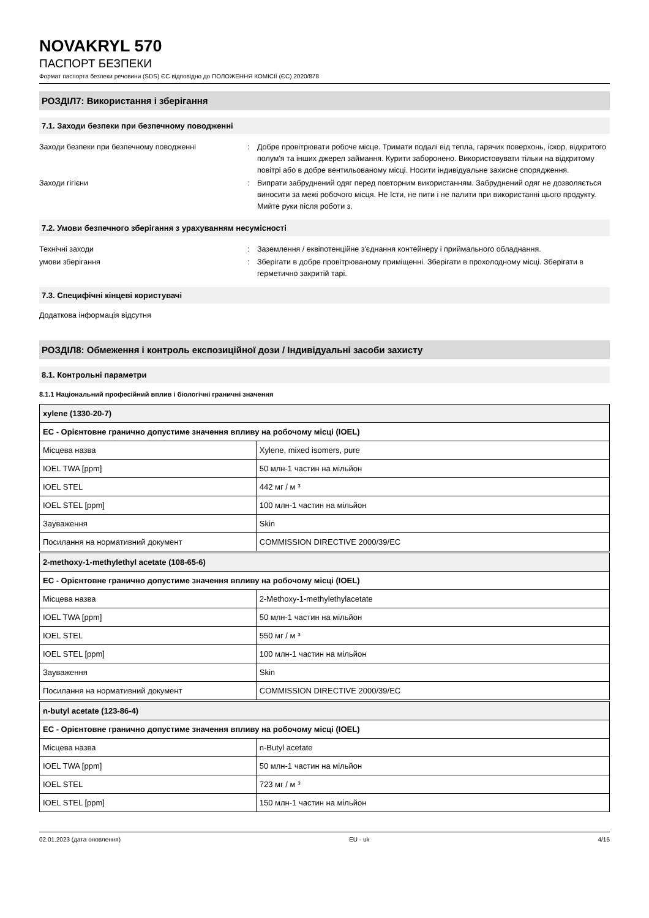NOVAKRYL 570
ПАСПОРТ БЕЗПЕКИ
Формат паспорта безпеки речовини (SDS) ЄС відповідно до ПОЛОЖЕННЯ КОМІСІЇ (ЄС) 2020/878
РОЗДІЛ7: Використання і зберігання
7.1. Заходи безпеки при безпечному поводженні
Заходи безпеки при безпечному поводженні : Добре провітрювати робоче місце. Тримати подалі від тепла, гарячих поверхонь, іскор, відкритого полум'я та інших джерел займання. Курити заборонено. Використовувати тільки на відкритому повітрі або в добре вентильованому місці. Носити індивідуальне захисне спорядження.
Заходи гігієни : Випрати забруднений одяг перед повторним використанням. Забруднений одяг не дозволяється виносити за межі робочого місця. Не їсти, не пити і не палити при використанні цього продукту. Мийте руки після роботи з.
7.2. Умови безпечного зберігання з урахуванням несумісності
Технічні заходи : Заземлення / еквіпотенційне з'єднання контейнеру і приймального обладнання.
умови зберігання : Зберігати в добре провітрюваному приміщенні. Зберігати в прохолодному місці. Зберігати в герметично закритій тарі.
7.3. Специфічні кінцеві користувачі
Додаткова інформація відсутня
РОЗДІЛ8: Обмеження і контроль експозиційної дози / Індивідуальні засоби захисту
8.1. Контрольні параметри
8.1.1 Національний професійний вплив і біологічні граничні значення
| xylene (1330-20-7) | |
| --- | --- |
| EC - Орієнтовне гранично допустиме значення впливу на робочому місці (IOEL) | |
| Місцева назва | Xylene, mixed isomers, pure |
| IOEL TWA [ppm] | 50 млн-1 частин на мільйон |
| IOEL STEL | 442 мг / м ³ |
| IOEL STEL [ppm] | 100 млн-1 частин на мільйон |
| Зауваження | Skin |
| Посилання на нормативний документ | COMMISSION DIRECTIVE 2000/39/EC |
| 2-methoxy-1-methylethyl acetate (108-65-6) | |
| --- | --- |
| EC - Орієнтовне гранично допустиме значення впливу на робочому місці (IOEL) | |
| Місцева назва | 2-Methoxy-1-methylethylacetate |
| IOEL TWA [ppm] | 50 млн-1 частин на мільйон |
| IOEL STEL | 550 мг / м ³ |
| IOEL STEL [ppm] | 100 млн-1 частин на мільйон |
| Зауваження | Skin |
| Посилання на нормативний документ | COMMISSION DIRECTIVE 2000/39/EC |
| n-butyl acetate (123-86-4) | |
| --- | --- |
| EC - Орієнтовне гранично допустиме значення впливу на робочому місці (IOEL) | |
| Місцева назва | n-Butyl acetate |
| IOEL TWA [ppm] | 50 млн-1 частин на мільйон |
| IOEL STEL | 723 мг / м ³ |
| IOEL STEL [ppm] | 150 млн-1 частин на мільйон |
02.01.2023 (дата оновлення) EU - uk 4/15